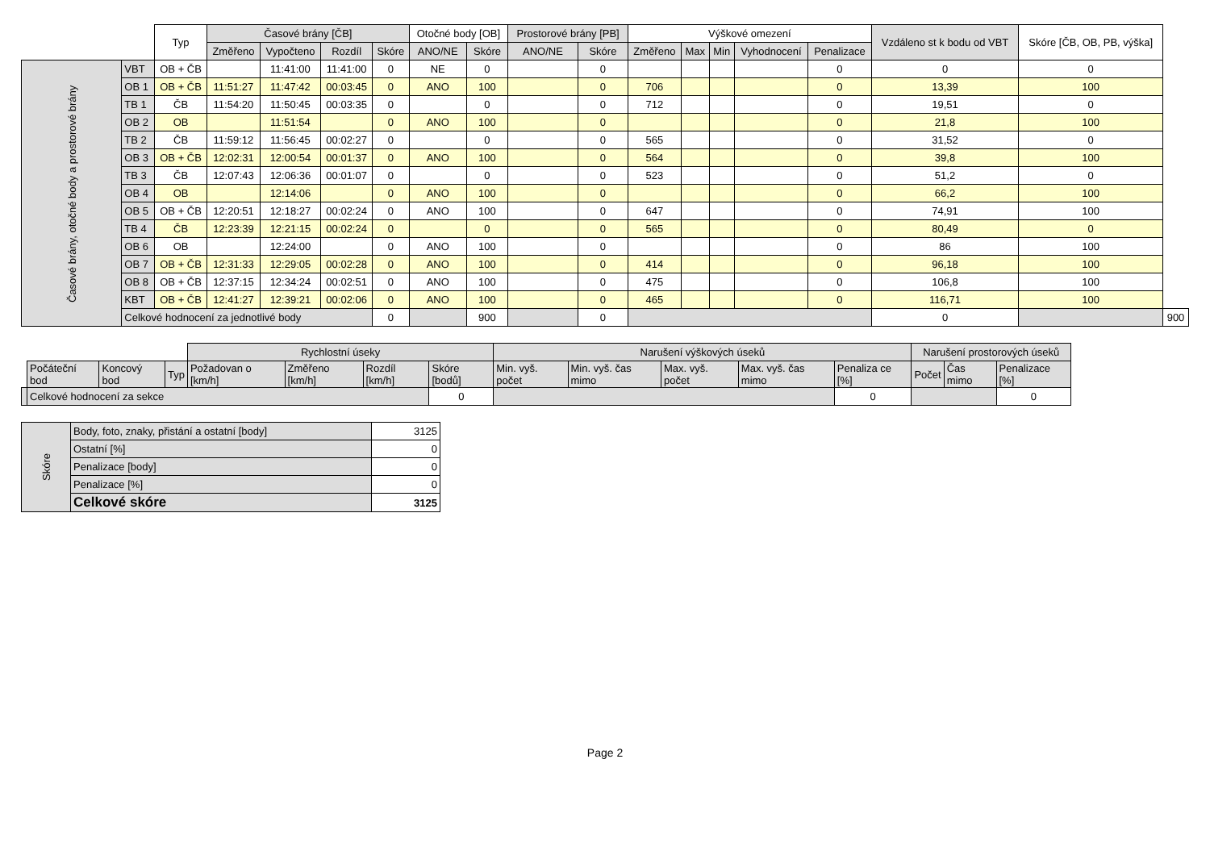| | | Typ | Časové brány [ČB] | | | | Otočné body [OB] | | Prostorové brány [PB] | | Výškové omezení | | | | | Vzdáleno st k bodu od VBT | Skóre [ČB, OB, PB, výška] | |
| --- | --- | --- | --- | --- | --- | --- | --- | --- | --- | --- | --- | --- | --- | --- | --- | --- | --- | --- |
| | | | Změřeno | Vypočteno | Rozdíl | Skóre | ANO/NE | Skóre | ANO/NE | Skóre | Změřeno | Max | Min | Vyhodnocení | Penalizace | | | |
| Časové brány, otočné body a prostorové brány | VBT | OB + ČB | | 11:41:00 | 11:41:00 | 0 | NE | 0 | | 0 | | | | | 0 | 0 | 0 | |
| | OB 1 | OB + ČB | 11:51:27 | 11:47:42 | 00:03:45 | 0 | ANO | 100 | | 0 | 706 | | | | 0 | 13,39 | 100 | |
| | TB 1 | ČB | 11:54:20 | 11:50:45 | 00:03:35 | 0 | | 0 | | 0 | 712 | | | | 0 | 19,51 | 0 | |
| | OB 2 | OB | | 11:51:54 | | 0 | ANO | 100 | | 0 | | | | | 0 | 21,8 | 100 | |
| | TB 2 | ČB | 11:59:12 | 11:56:45 | 00:02:27 | 0 | | 0 | | 0 | 565 | | | | 0 | 31,52 | 0 | |
| | OB 3 | OB + ČB | 12:02:31 | 12:00:54 | 00:01:37 | 0 | ANO | 100 | | 0 | 564 | | | | 0 | 39,8 | 100 | |
| | TB 3 | ČB | 12:07:43 | 12:06:36 | 00:01:07 | 0 | | 0 | | 0 | 523 | | | | 0 | 51,2 | 0 | |
| | OB 4 | OB | | 12:14:06 | | 0 | ANO | 100 | | 0 | | | | | 0 | 66,2 | 100 | |
| | OB 5 | OB + ČB | 12:20:51 | 12:18:27 | 00:02:24 | 0 | ANO | 100 | | 0 | 647 | | | | 0 | 74,91 | 100 | |
| | TB 4 | ČB | 12:23:39 | 12:21:15 | 00:02:24 | 0 | | 0 | | 0 | 565 | | | | 0 | 80,49 | 0 | |
| | OB 6 | OB | | 12:24:00 | | 0 | ANO | 100 | | 0 | | | | | 0 | 86 | 100 | |
| | OB 7 | OB + ČB | 12:31:33 | 12:29:05 | 00:02:28 | 0 | ANO | 100 | | 0 | 414 | | | | 0 | 96,18 | 100 | |
| | OB 8 | OB + ČB | 12:37:15 | 12:34:24 | 00:02:51 | 0 | ANO | 100 | | 0 | 475 | | | | 0 | 106,8 | 100 | |
| | KBT | OB + ČB | 12:41:27 | 12:39:21 | 00:02:06 | 0 | ANO | 100 | | 0 | 465 | | | | 0 | 116,71 | 100 | |
| | Celkové hodnocení za jednotlivé body | | | | | 0 | | 900 | | 0 | | | | | | 0 | | 900 |
| | | | | Rychlostní úseky | | | | Narušení výškových úseků | | | | | Narušení prostorových úseků | | |
| | Počáteční bod | Koncový bod | Typ | Požadovan o [km/h] | Změřeno [km/h] | Rozdíl [km/h] | Skóre [bodů] | Min. vyš. počet | Min. vyš. čas mimo | Max. vyš. počet | Max. vyš. čas mimo | Penaliza ce [%] | Počet | Čas mimo | Penalizace [%] |
| | Celkové hodnocení za sekce | | | | | | 0 | | | | | 0 | | | 0 |
| Skóre | Body, foto, znaky, přistání a ostatní [body] | 3125 |
| | Ostatní [%] | 0 |
| | Penalizace [body] | 0 |
| | Penalizace [%] | 0 |
| | Celkové skóre | 3125 |
Page 2